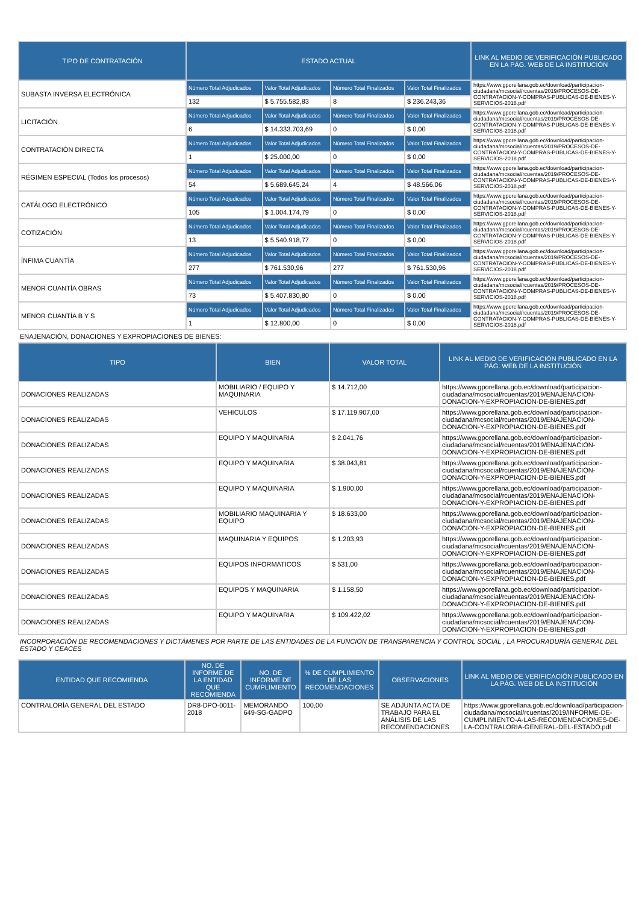| TIPO DE CONTRATACIÓN | ESTADO ACTUAL | | | | LINK AL MEDIO DE VERIFICACIÓN PUBLICADO EN LA PÁG. WEB DE LA INSTITUCIÓN |
| --- | --- | --- | --- | --- | --- |
| SUBASTA INVERSA ELECTRÓNICA | Número Total Adjudicados | Valor Total Adjudicados | Número Total Finalizados | Valor Total Finalizados | https://www.gporellana.gob.ec/download/participacion-ciudadana/mcsocial/rcuentas/2019/PROCESOS-DE-CONTRATACION-Y-COMPRAS-PUBLICAS-DE-BIENES-Y-SERVICIOS-2018.pdf |
| | 132 | $ 5.755.582,83 | 8 | $ 236.243,36 | |
| LICITACIÓN | Número Total Adjudicados | Valor Total Adjudicados | Número Total Finalizados | Valor Total Finalizados | https://www.gporellana.gob.ec/download/participacion-ciudadana/mcsocial/rcuentas/2019/PROCESOS-DE-CONTRATACION-Y-COMPRAS-PUBLICAS-DE-BIENES-Y-SERVICIOS-2018.pdf |
| | 6 | $ 14.333.703,69 | 0 | $ 0,00 | |
| CONTRATACIÓN DIRECTA | Número Total Adjudicados | Valor Total Adjudicados | Número Total Finalizados | Valor Total Finalizados | https://www.gporellana.gob.ec/download/participacion-ciudadana/mcsocial/rcuentas/2019/PROCESOS-DE-CONTRATACION-Y-COMPRAS-PUBLICAS-DE-BIENES-Y-SERVICIOS-2018.pdf |
| | 1 | $ 25.000,00 | 0 | $ 0,00 | |
| RÉGIMEN ESPECIAL (Todos los procesos) | Número Total Adjudicados | Valor Total Adjudicados | Número Total Finalizados | Valor Total Finalizados | https://www.gporellana.gob.ec/download/participacion-ciudadana/mcsocial/rcuentas/2019/PROCESOS-DE-CONTRATACION-Y-COMPRAS-PUBLICAS-DE-BIENES-Y-SERVICIOS-2018.pdf |
| | 54 | $ 5.689.645,24 | 4 | $ 48.566,06 | |
| CATÁLOGO ELECTRÓNICO | Número Total Adjudicados | Valor Total Adjudicados | Número Total Finalizados | Valor Total Finalizados | https://www.gporellana.gob.ec/download/participacion-ciudadana/mcsocial/rcuentas/2019/PROCESOS-DE-CONTRATACION-Y-COMPRAS-PUBLICAS-DE-BIENES-Y-SERVICIOS-2018.pdf |
| | 105 | $ 1.004.174,79 | 0 | $ 0,00 | |
| COTIZACIÓN | Número Total Adjudicados | Valor Total Adjudicados | Número Total Finalizados | Valor Total Finalizados | https://www.gporellana.gob.ec/download/participacion-ciudadana/mcsocial/rcuentas/2019/PROCESOS-DE-CONTRATACION-Y-COMPRAS-PUBLICAS-DE-BIENES-Y-SERVICIOS-2018.pdf |
| | 13 | $ 5.540.918,77 | 0 | $ 0,00 | |
| ÍNFIMA CUANTÍA | Número Total Adjudicados | Valor Total Adjudicados | Número Total Finalizados | Valor Total Finalizados | https://www.gporellana.gob.ec/download/participacion-ciudadana/mcsocial/rcuentas/2019/PROCESOS-DE-CONTRATACION-Y-COMPRAS-PUBLICAS-DE-BIENES-Y-SERVICIOS-2018.pdf |
| | 277 | $ 761.530,96 | 277 | $ 761.530,96 | |
| MENOR CUANTÍA OBRAS | Número Total Adjudicados | Valor Total Adjudicados | Número Total Finalizados | Valor Total Finalizados | https://www.gporellana.gob.ec/download/participacion-ciudadana/mcsocial/rcuentas/2019/PROCESOS-DE-CONTRATACION-Y-COMPRAS-PUBLICAS-DE-BIENES-Y-SERVICIOS-2018.pdf |
| | 73 | $ 5.407.830,80 | 0 | $ 0,00 | |
| MENOR CUANTÍA B Y S | Número Total Adjudicados | Valor Total Adjudicados | Número Total Finalizados | Valor Total Finalizados | https://www.gporellana.gob.ec/download/participacion-ciudadana/mcsocial/rcuentas/2019/PROCESOS-DE-CONTRATACION-Y-COMPRAS-PUBLICAS-DE-BIENES-Y-SERVICIOS-2018.pdf |
| | 1 | $ 12.800,00 | 0 | $ 0,00 | |
ENAJENACIÓN, DONACIONES Y EXPROPIACIONES DE BIENES:
| TIPO | BIEN | VALOR TOTAL | LINK AL MEDIO DE VERIFICACIÓN PUBLICADO EN LA PÁG. WEB DE LA INSTITUCIÓN |
| --- | --- | --- | --- |
| DONACIONES REALIZADAS | MOBILIARIO / EQUIPO Y MAQUINARIA | $ 14.712,00 | https://www.gporellana.gob.ec/download/participacion-ciudadana/mcsocial/rcuentas/2019/ENAJENACION-DONACION-Y-EXPROPIACION-DE-BIENES.pdf |
| DONACIONES REALIZADAS | VEHICULOS | $ 17.119.907,00 | https://www.gporellana.gob.ec/download/participacion-ciudadana/mcsocial/rcuentas/2019/ENAJENACION-DONACION-Y-EXPROPIACION-DE-BIENES.pdf |
| DONACIONES REALIZADAS | EQUIPO Y MAQUINARIA | $ 2.041,76 | https://www.gporellana.gob.ec/download/participacion-ciudadana/mcsocial/rcuentas/2019/ENAJENACION-DONACION-Y-EXPROPIACION-DE-BIENES.pdf |
| DONACIONES REALIZADAS | EQUIPO Y MAQUINARIA | $ 38.043,81 | https://www.gporellana.gob.ec/download/participacion-ciudadana/mcsocial/rcuentas/2019/ENAJENACION-DONACION-Y-EXPROPIACION-DE-BIENES.pdf |
| DONACIONES REALIZADAS | EQUIPO Y MAQUINARIA | $ 1.900,00 | https://www.gporellana.gob.ec/download/participacion-ciudadana/mcsocial/rcuentas/2019/ENAJENACION-DONACION-Y-EXPROPIACION-DE-BIENES.pdf |
| DONACIONES REALIZADAS | MOBILIARIO MAQUINARIA Y EQUIPO | $ 18.633,00 | https://www.gporellana.gob.ec/download/participacion-ciudadana/mcsocial/rcuentas/2019/ENAJENACION-DONACION-Y-EXPROPIACION-DE-BIENES.pdf |
| DONACIONES REALIZADAS | MAQUINARIA Y EQUIPOS | $ 1.203,93 | https://www.gporellana.gob.ec/download/participacion-ciudadana/mcsocial/rcuentas/2019/ENAJENACION-DONACION-Y-EXPROPIACION-DE-BIENES.pdf |
| DONACIONES REALIZADAS | EQUIPOS INFORMATICOS | $ 531,00 | https://www.gporellana.gob.ec/download/participacion-ciudadana/mcsocial/rcuentas/2019/ENAJENACION-DONACION-Y-EXPROPIACION-DE-BIENES.pdf |
| DONACIONES REALIZADAS | EQUIPOS Y MAQUINARIA | $ 1.158,50 | https://www.gporellana.gob.ec/download/participacion-ciudadana/mcsocial/rcuentas/2019/ENAJENACION-DONACION-Y-EXPROPIACION-DE-BIENES.pdf |
| DONACIONES REALIZADAS | EQUIPO Y MAQUINARIA | $ 109.422,02 | https://www.gporellana.gob.ec/download/participacion-ciudadana/mcsocial/rcuentas/2019/ENAJENACION-DONACION-Y-EXPROPIACION-DE-BIENES.pdf |
INCORPORACIÓN DE RECOMENDACIONES Y DICTÁMENES POR PARTE DE LAS ENTIDADES DE LA FUNCIÓN DE TRANSPARENCIA Y CONTROL SOCIAL , LA PROCURADURÍA GENERAL DEL ESTADO Y CEACES
| ENTIDAD QUE RECOMIENDA | NO. DE INFORME DE LA ENTIDAD QUE RECOMIENDA | NO. DE INFORME DE CUMPLIMIENTO | % DE CUMPLIMIENTO DE LAS RECOMENDACIONES | OBSERVACIONES | LINK AL MEDIO DE VERIFICACIÓN PUBLICADO EN LA PÁG. WEB DE LA INSTITUCIÓN |
| --- | --- | --- | --- | --- | --- |
| CONTRALORÍA GENERAL DEL ESTADO | DR8-DPO-0011-2018 | MEMORANDO 649-SG-GADPO | 100,00 | SE ADJUNTA ACTA DE TRABAJO PARA EL ANÁLISIS DE LAS RECOMENDACIONES | https://www.gporellana.gob.ec/download/participacion-ciudadana/mcsocial/rcuentas/2019/INFORME-DE-CUMPLIMIENTO-A-LAS-RECOMENDACIONES-DE-LA-CONTRALORIA-GENERAL-DEL-ESTADO.pdf |